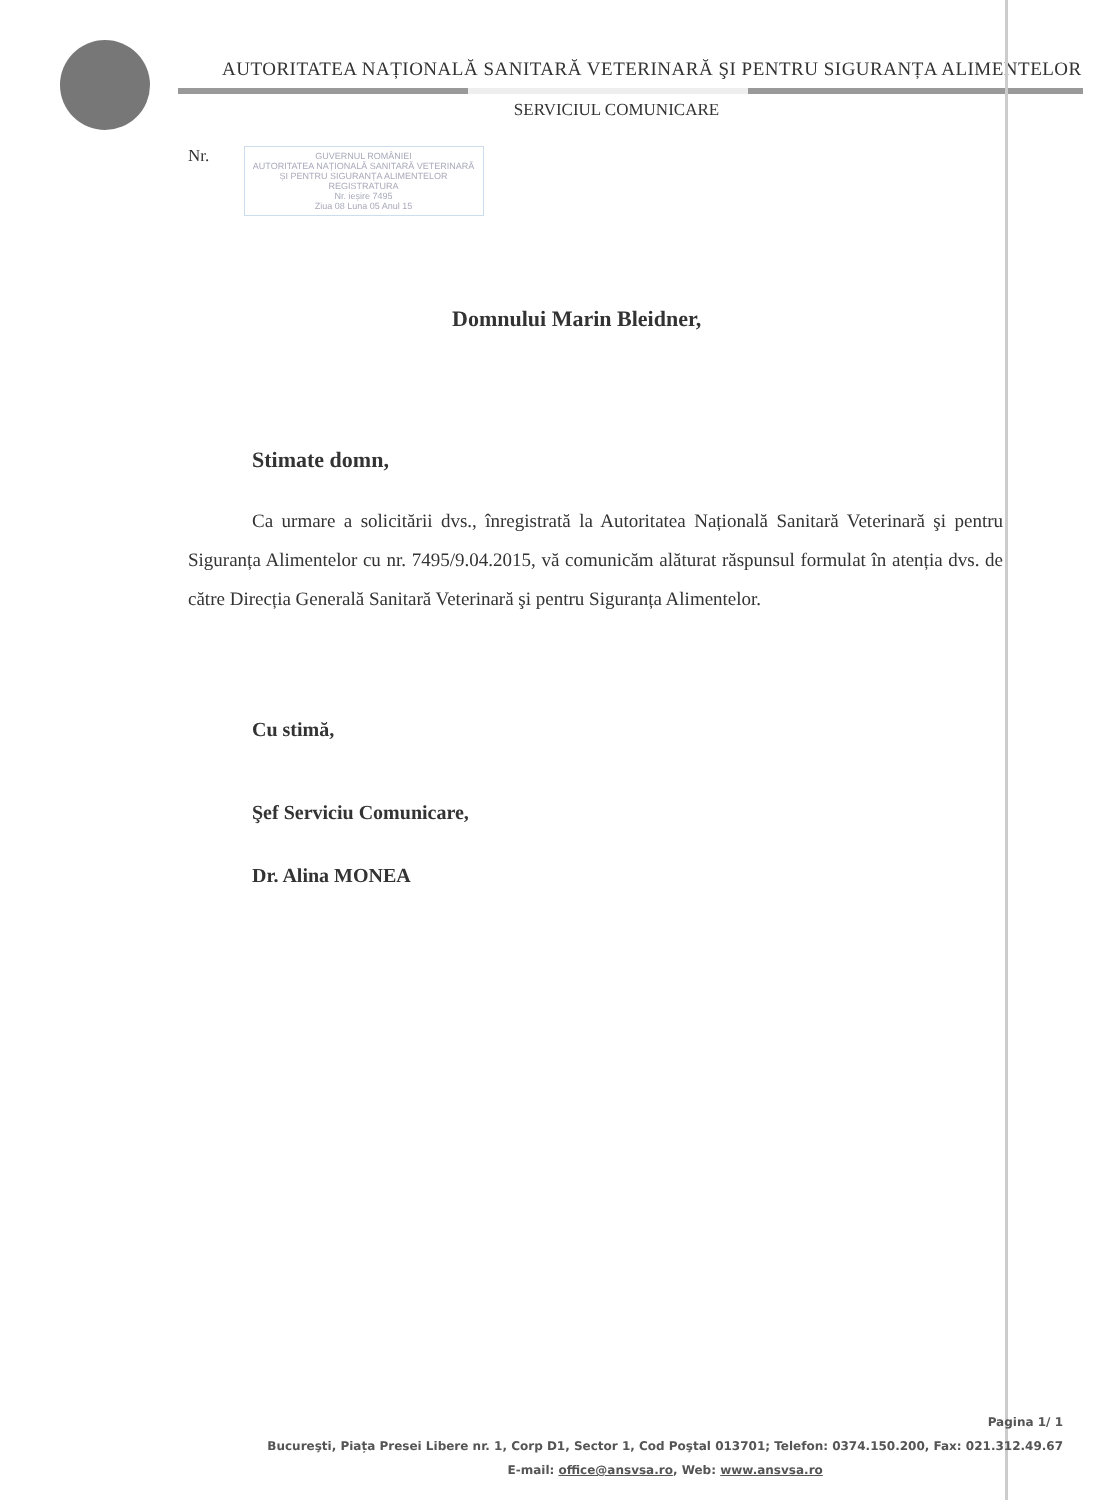AUTORITATEA NAȚIONALĂ SANITARĂ VETERINARĂ ŞI PENTRU SIGURANȚA ALIMENTELOR
SERVICIUL COMUNICARE
Nr. GUVERNUL ROMÂNIEI
AUTORITATEA NAȚIONALĂ SANITARĂ VETERINARĂ ȘI PENTRU SIGURANȚA ALIMENTELOR
REGISTRATURA
Nr. ieșire 7495
Ziua 08 Luna 05 Anul 15
Domnului Marin Bleidner,
Stimate domn,
Ca urmare a solicitării dvs., înregistrată la Autoritatea Națională Sanitară Veterinară şi pentru Siguranța Alimentelor cu nr. 7495/9.04.2015, vă comunicăm alăturat răspunsul formulat în atenția dvs. de către Direcția Generală Sanitară Veterinară şi pentru Siguranța Alimentelor.
Cu stimă,
Şef Serviciu Comunicare,
Dr. Alina MONEA
Pagina 1/ 1
Bucureşti, Piața Presei Libere nr. 1, Corp D1, Sector 1, Cod Poştal 013701; Telefon: 0374.150.200, Fax: 021.312.49.67
E-mail: office@ansvsa.ro, Web: www.ansvsa.ro